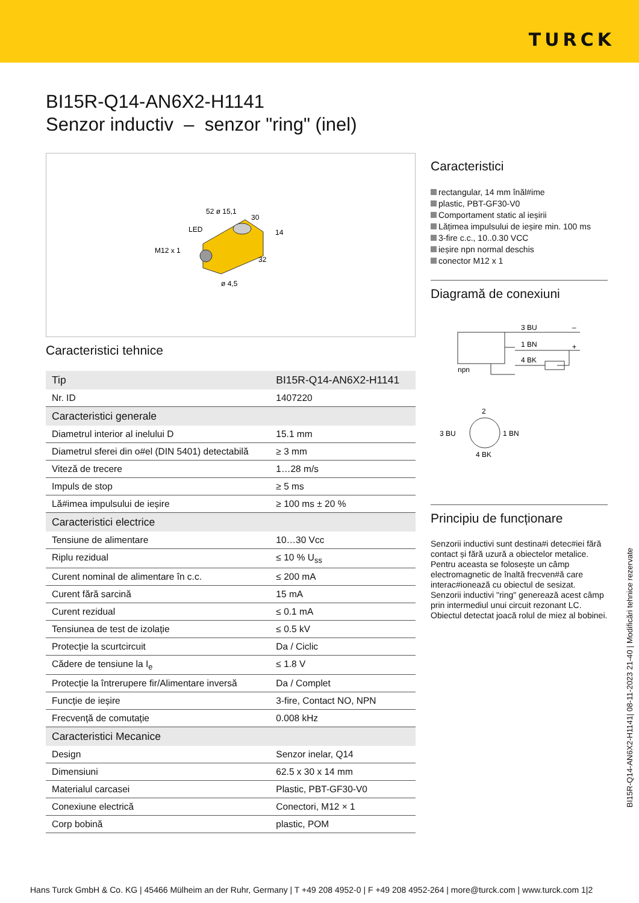TURCK
BI15R-Q14-AN6X2-H1141
Senzor inductiv – senzor "ring" (inel)
M12 x 1
LED
52 ø 15,1
30
14
32
ø 4,5
Caracteristici tehnice
| Tip | BI15R-Q14-AN6X2-H1141 |
| Nr. ID | 1407220 |
| Caracteristici generale | |
| Diametrul interior al inelului D | 15.1 mm |
| Diametrul sferei din o#el (DIN 5401) detectabilă | ≥ 3 mm |
| Viteză de trecere | 1…28 m/s |
| Impuls de stop | ≥ 5 ms |
| Lă#imea impulsului de ieșire | ≥ 100 ms ± 20 % |
| Caracteristici electrice | |
| Tensiune de alimentare | 10…30 Vcc |
| Riplu rezidual | ≤ 10 % U<sub>ss</sub> |
| Curent nominal de alimentare în c.c. | ≤ 200 mA |
| Curent fără sarcină | 15 mA |
| Curent rezidual | ≤ 0.1 mA |
| Tensiunea de test de izolație | ≤ 0.5 kV |
| Protecție la scurtcircuit | Da / Ciclic |
| Cădere de tensiune la I<sub>e</sub> | ≤ 1.8 V |
| Protecție la întrerupere fir/Alimentare inversă | Da / Complet |
| Funcție de ieșire | 3-fire, Contact NO, NPN |
| Frecvență de comutație | 0.008 kHz |
| Caracteristici Mecanice | |
| Design | Senzor inelar, Q14 |
| Dimensiuni | 62.5 x 30 x 14 mm |
| Materialul carcasei | Plastic, PBT-GF30-V0 |
| Conexiune electrică | Conectori, M12 × 1 |
| Corp bobină | plastic, POM |
Caracteristici
rectangular, 14 mm înăl#ime
plastic, PBT-GF30-V0
Comportament static al ieșirii
Lățimea impulsului de ieșire min. 100 ms
3-fire c.c., 10..0.30 VCC
ieșire npn normal deschis
conector M12 x 1
Diagramă de conexiuni
3 BU
–
1 BN
+
4 BK
npn
2
3 BU
1 BN
4 BK
Principiu de funcționare
Senzorii inductivi sunt destina#i detec#iei fără contact și fără uzură a obiectelor metalice. Pentru aceasta se folosește un câmp electromagnetic de înaltă frecven#ă care interac#ionează cu obiectul de sesizat. Senzorii inductivi "ring" generează acest câmp prin intermediul unui circuit rezonant LC. Obiectul detectat joacă rolul de miez al bobinei.
BI15R-Q14-AN6X2-H1141| 08-11-2023 21-40 | Modificări tehnice rezervate
Hans Turck GmbH & Co. KG | 45466 Mülheim an der Ruhr, Germany | T +49 208 4952-0 | F +49 208 4952-264 | more@turck.com | www.turck.com 1|2